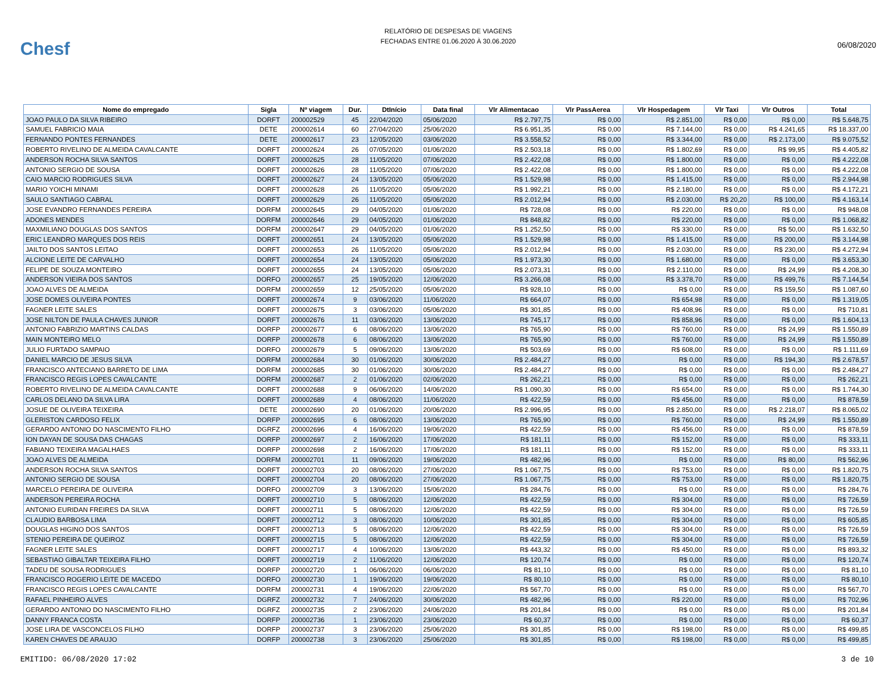Chesf
RELATÓRIO DE DESPESAS DE VIAGENS
FECHADAS ENTRE 01.06.2020 À 30.06.2020
06/08/2020
| Nome do empregado | Sigla | Nº viagem | Dur. | DtInício | Data final | Vlr Alimentacao | Vlr PassAerea | Vlr Hospedagem | Vlr Taxi | Vlr Outros | Total |
| --- | --- | --- | --- | --- | --- | --- | --- | --- | --- | --- | --- |
| JOAO PAULO DA SILVA RIBEIRO | DORFT | 200002529 | 45 | 22/04/2020 | 05/06/2020 | R$ 2.797,75 | R$ 0,00 | R$ 2.851,00 | R$ 0,00 | R$ 0,00 | R$ 5.648,75 |
| SAMUEL FABRICIO MAIA | DETE | 200002614 | 60 | 27/04/2020 | 25/06/2020 | R$ 6.951,35 | R$ 0,00 | R$ 7.144,00 | R$ 0,00 | R$ 4.241,65 | R$ 18.337,00 |
| FERNANDO PONTES FERNANDES | DETE | 200002617 | 23 | 12/05/2020 | 03/06/2020 | R$ 3.558,52 | R$ 0,00 | R$ 3.344,00 | R$ 0,00 | R$ 2.173,00 | R$ 9.075,52 |
| ROBERTO RIVELINO DE ALMEIDA CAVALCANTE | DORFT | 200002624 | 26 | 07/05/2020 | 01/06/2020 | R$ 2.503,18 | R$ 0,00 | R$ 1.802,69 | R$ 0,00 | R$ 99,95 | R$ 4.405,82 |
| ANDERSON ROCHA SILVA SANTOS | DORFT | 200002625 | 28 | 11/05/2020 | 07/06/2020 | R$ 2.422,08 | R$ 0,00 | R$ 1.800,00 | R$ 0,00 | R$ 0,00 | R$ 4.222,08 |
| ANTONIO SERGIO DE SOUSA | DORFT | 200002626 | 28 | 11/05/2020 | 07/06/2020 | R$ 2.422,08 | R$ 0,00 | R$ 1.800,00 | R$ 0,00 | R$ 0,00 | R$ 4.222,08 |
| CAIO MARCIO RODRIGUES SILVA | DORFT | 200002627 | 24 | 13/05/2020 | 05/06/2020 | R$ 1.529,98 | R$ 0,00 | R$ 1.415,00 | R$ 0,00 | R$ 0,00 | R$ 2.944,98 |
| MARIO YOICHI MINAMI | DORFT | 200002628 | 26 | 11/05/2020 | 05/06/2020 | R$ 1.992,21 | R$ 0,00 | R$ 2.180,00 | R$ 0,00 | R$ 0,00 | R$ 4.172,21 |
| SAULO SANTIAGO CABRAL | DORFT | 200002629 | 26 | 11/05/2020 | 05/06/2020 | R$ 2.012,94 | R$ 0,00 | R$ 2.030,00 | R$ 20,20 | R$ 100,00 | R$ 4.163,14 |
| JOSE EVANDRO FERNANDES PEREIRA | DORFM | 200002645 | 29 | 04/05/2020 | 01/06/2020 | R$ 728,08 | R$ 0,00 | R$ 220,00 | R$ 0,00 | R$ 0,00 | R$ 948,08 |
| ADONES MENDES | DORFM | 200002646 | 29 | 04/05/2020 | 01/06/2020 | R$ 848,82 | R$ 0,00 | R$ 220,00 | R$ 0,00 | R$ 0,00 | R$ 1.068,82 |
| MAXMILIANO DOUGLAS DOS SANTOS | DORFM | 200002647 | 29 | 04/05/2020 | 01/06/2020 | R$ 1.252,50 | R$ 0,00 | R$ 330,00 | R$ 0,00 | R$ 50,00 | R$ 1.632,50 |
| ERIC LEANDRO MARQUES DOS REIS | DORFT | 200002651 | 24 | 13/05/2020 | 05/06/2020 | R$ 1.529,98 | R$ 0,00 | R$ 1.415,00 | R$ 0,00 | R$ 200,00 | R$ 3.144,98 |
| JAILTO DOS SANTOS LEITAO | DORFT | 200002653 | 26 | 11/05/2020 | 05/06/2020 | R$ 2.012,94 | R$ 0,00 | R$ 2.030,00 | R$ 0,00 | R$ 230,00 | R$ 4.272,94 |
| ALCIONE LEITE DE CARVALHO | DORFT | 200002654 | 24 | 13/05/2020 | 05/06/2020 | R$ 1.973,30 | R$ 0,00 | R$ 1.680,00 | R$ 0,00 | R$ 0,00 | R$ 3.653,30 |
| FELIPE DE SOUZA MONTEIRO | DORFT | 200002655 | 24 | 13/05/2020 | 05/06/2020 | R$ 2.073,31 | R$ 0,00 | R$ 2.110,00 | R$ 0,00 | R$ 24,99 | R$ 4.208,30 |
| ANDERSON VIEIRA DOS SANTOS | DORFO | 200002657 | 25 | 19/05/2020 | 12/06/2020 | R$ 3.266,08 | R$ 0,00 | R$ 3.378,70 | R$ 0,00 | R$ 499,76 | R$ 7.144,54 |
| JOAO ALVES DE ALMEIDA | DORFM | 200002659 | 12 | 25/05/2020 | 05/06/2020 | R$ 928,10 | R$ 0,00 | R$ 0,00 | R$ 0,00 | R$ 159,50 | R$ 1.087,60 |
| JOSE DOMES OLIVEIRA PONTES | DORFT | 200002674 | 9 | 03/06/2020 | 11/06/2020 | R$ 664,07 | R$ 0,00 | R$ 654,98 | R$ 0,00 | R$ 0,00 | R$ 1.319,05 |
| FAGNER LEITE SALES | DORFT | 200002675 | 3 | 03/06/2020 | 05/06/2020 | R$ 301,85 | R$ 0,00 | R$ 408,96 | R$ 0,00 | R$ 0,00 | R$ 710,81 |
| JOSE NILTON DE PAULA CHAVES JUNIOR | DORFT | 200002676 | 11 | 03/06/2020 | 13/06/2020 | R$ 745,17 | R$ 0,00 | R$ 858,96 | R$ 0,00 | R$ 0,00 | R$ 1.604,13 |
| ANTONIO FABRIZIO MARTINS CALDAS | DORFP | 200002677 | 6 | 08/06/2020 | 13/06/2020 | R$ 765,90 | R$ 0,00 | R$ 760,00 | R$ 0,00 | R$ 24,99 | R$ 1.550,89 |
| MAIN MONTEIRO MELO | DORFP | 200002678 | 6 | 08/06/2020 | 13/06/2020 | R$ 765,90 | R$ 0,00 | R$ 760,00 | R$ 0,00 | R$ 24,99 | R$ 1.550,89 |
| JULIO FURTADO SAMPAIO | DORFO | 200002679 | 5 | 09/06/2020 | 13/06/2020 | R$ 503,69 | R$ 0,00 | R$ 608,00 | R$ 0,00 | R$ 0,00 | R$ 1.111,69 |
| DANIEL MARCIO DE JESUS SILVA | DORFM | 200002684 | 30 | 01/06/2020 | 30/06/2020 | R$ 2.484,27 | R$ 0,00 | R$ 0,00 | R$ 0,00 | R$ 194,30 | R$ 2.678,57 |
| FRANCISCO ANTECIANO BARRETO DE LIMA | DORFM | 200002685 | 30 | 01/06/2020 | 30/06/2020 | R$ 2.484,27 | R$ 0,00 | R$ 0,00 | R$ 0,00 | R$ 0,00 | R$ 2.484,27 |
| FRANCISCO REGIS LOPES CAVALCANTE | DORFM | 200002687 | 2 | 01/06/2020 | 02/06/2020 | R$ 262,21 | R$ 0,00 | R$ 0,00 | R$ 0,00 | R$ 0,00 | R$ 262,21 |
| ROBERTO RIVELINO DE ALMEIDA CAVALCANTE | DORFT | 200002688 | 9 | 06/06/2020 | 14/06/2020 | R$ 1.090,30 | R$ 0,00 | R$ 654,00 | R$ 0,00 | R$ 0,00 | R$ 1.744,30 |
| CARLOS DELANO DA SILVA LIRA | DORFT | 200002689 | 4 | 08/06/2020 | 11/06/2020 | R$ 422,59 | R$ 0,00 | R$ 456,00 | R$ 0,00 | R$ 0,00 | R$ 878,59 |
| JOSUE DE OLIVEIRA TEIXEIRA | DETE | 200002690 | 20 | 01/06/2020 | 20/06/2020 | R$ 2.996,95 | R$ 0,00 | R$ 2.850,00 | R$ 0,00 | R$ 2.218,07 | R$ 8.065,02 |
| GLERISTON CARDOSO FELIX | DORFP | 200002695 | 6 | 08/06/2020 | 13/06/2020 | R$ 765,90 | R$ 0,00 | R$ 760,00 | R$ 0,00 | R$ 24,99 | R$ 1.550,89 |
| GERARDO ANTONIO DO NASCIMENTO FILHO | DGRFZ | 200002696 | 4 | 16/06/2020 | 19/06/2020 | R$ 422,59 | R$ 0,00 | R$ 456,00 | R$ 0,00 | R$ 0,00 | R$ 878,59 |
| ION DAYAN DE SOUSA DAS CHAGAS | DORFP | 200002697 | 2 | 16/06/2020 | 17/06/2020 | R$ 181,11 | R$ 0,00 | R$ 152,00 | R$ 0,00 | R$ 0,00 | R$ 333,11 |
| FABIANO TEIXEIRA MAGALHAES | DORFP | 200002698 | 2 | 16/06/2020 | 17/06/2020 | R$ 181,11 | R$ 0,00 | R$ 152,00 | R$ 0,00 | R$ 0,00 | R$ 333,11 |
| JOAO ALVES DE ALMEIDA | DORFM | 200002701 | 11 | 09/06/2020 | 19/06/2020 | R$ 482,96 | R$ 0,00 | R$ 0,00 | R$ 0,00 | R$ 80,00 | R$ 562,96 |
| ANDERSON ROCHA SILVA SANTOS | DORFT | 200002703 | 20 | 08/06/2020 | 27/06/2020 | R$ 1.067,75 | R$ 0,00 | R$ 753,00 | R$ 0,00 | R$ 0,00 | R$ 1.820,75 |
| ANTONIO SERGIO DE SOUSA | DORFT | 200002704 | 20 | 08/06/2020 | 27/06/2020 | R$ 1.067,75 | R$ 0,00 | R$ 753,00 | R$ 0,00 | R$ 0,00 | R$ 1.820,75 |
| MARCELO PEREIRA DE OLIVEIRA | DORFO | 200002709 | 3 | 13/06/2020 | 15/06/2020 | R$ 284,76 | R$ 0,00 | R$ 0,00 | R$ 0,00 | R$ 0,00 | R$ 284,76 |
| ANDERSON PEREIRA ROCHA | DORFT | 200002710 | 5 | 08/06/2020 | 12/06/2020 | R$ 422,59 | R$ 0,00 | R$ 304,00 | R$ 0,00 | R$ 0,00 | R$ 726,59 |
| ANTONIO EURIDAN FREIRES DA SILVA | DORFT | 200002711 | 5 | 08/06/2020 | 12/06/2020 | R$ 422,59 | R$ 0,00 | R$ 304,00 | R$ 0,00 | R$ 0,00 | R$ 726,59 |
| CLAUDIO BARBOSA LIMA | DORFT | 200002712 | 3 | 08/06/2020 | 10/06/2020 | R$ 301,85 | R$ 0,00 | R$ 304,00 | R$ 0,00 | R$ 0,00 | R$ 605,85 |
| DOUGLAS HIGINO DOS SANTOS | DORFT | 200002713 | 5 | 08/06/2020 | 12/06/2020 | R$ 422,59 | R$ 0,00 | R$ 304,00 | R$ 0,00 | R$ 0,00 | R$ 726,59 |
| STENIO PEREIRA DE QUEIROZ | DORFT | 200002715 | 5 | 08/06/2020 | 12/06/2020 | R$ 422,59 | R$ 0,00 | R$ 304,00 | R$ 0,00 | R$ 0,00 | R$ 726,59 |
| FAGNER LEITE SALES | DORFT | 200002717 | 4 | 10/06/2020 | 13/06/2020 | R$ 443,32 | R$ 0,00 | R$ 450,00 | R$ 0,00 | R$ 0,00 | R$ 893,32 |
| SEBASTIAO GIBALTAR TEIXEIRA FILHO | DORFT | 200002719 | 2 | 11/06/2020 | 12/06/2020 | R$ 120,74 | R$ 0,00 | R$ 0,00 | R$ 0,00 | R$ 0,00 | R$ 120,74 |
| TADEU DE SOUSA RODRIGUES | DORFP | 200002720 | 1 | 06/06/2020 | 06/06/2020 | R$ 81,10 | R$ 0,00 | R$ 0,00 | R$ 0,00 | R$ 0,00 | R$ 81,10 |
| FRANCISCO ROGERIO LEITE DE MACEDO | DORFO | 200002730 | 1 | 19/06/2020 | 19/06/2020 | R$ 80,10 | R$ 0,00 | R$ 0,00 | R$ 0,00 | R$ 0,00 | R$ 80,10 |
| FRANCISCO REGIS LOPES CAVALCANTE | DORFM | 200002731 | 4 | 19/06/2020 | 22/06/2020 | R$ 567,70 | R$ 0,00 | R$ 0,00 | R$ 0,00 | R$ 0,00 | R$ 567,70 |
| RAFAEL PINHEIRO ALVES | DGRFZ | 200002732 | 7 | 24/06/2020 | 30/06/2020 | R$ 482,96 | R$ 0,00 | R$ 220,00 | R$ 0,00 | R$ 0,00 | R$ 702,96 |
| GERARDO ANTONIO DO NASCIMENTO FILHO | DGRFZ | 200002735 | 2 | 23/06/2020 | 24/06/2020 | R$ 201,84 | R$ 0,00 | R$ 0,00 | R$ 0,00 | R$ 0,00 | R$ 201,84 |
| DANNY FRANCA COSTA | DORFP | 200002736 | 1 | 23/06/2020 | 23/06/2020 | R$ 60,37 | R$ 0,00 | R$ 0,00 | R$ 0,00 | R$ 0,00 | R$ 60,37 |
| JOSE LIRA DE VASCONCELOS FILHO | DORFP | 200002737 | 3 | 23/06/2020 | 25/06/2020 | R$ 301,85 | R$ 0,00 | R$ 198,00 | R$ 0,00 | R$ 0,00 | R$ 499,85 |
| KAREN CHAVES DE ARAUJO | DORFP | 200002738 | 3 | 23/06/2020 | 25/06/2020 | R$ 301,85 | R$ 0,00 | R$ 198,00 | R$ 0,00 | R$ 0,00 | R$ 499,85 |
EMITIDO: 06/08/2020 17:02 3 de 10